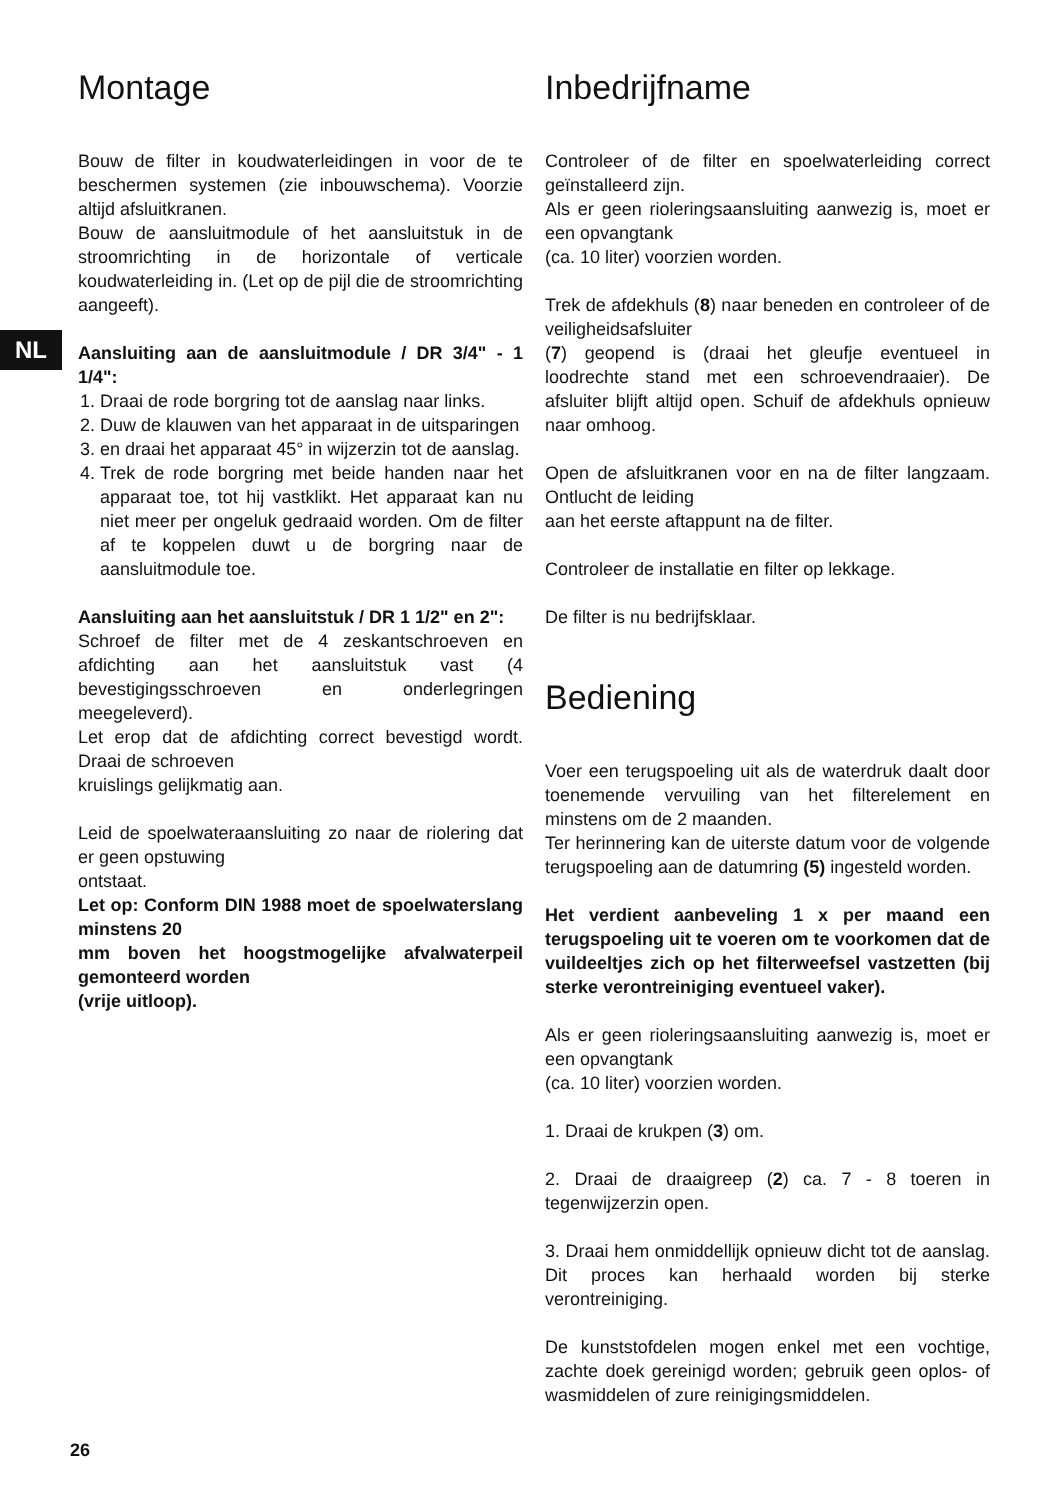NL
Montage
Bouw de filter in koudwaterleidingen in voor de te beschermen systemen (zie inbouwschema). Voorzie altijd afsluitkranen.
Bouw de aansluitmodule of het aansluitstuk in de stroomrichting in de horizontale of verticale koudwaterleiding in. (Let op de pijl die de stroomrichting aangeeft).
Aansluiting aan de aansluitmodule / DR 3/4" - 1 1/4":
1. Draai de rode borgring tot de aanslag naar links.
2. Duw de klauwen van het apparaat in de uitsparingen
3. en draai het apparaat 45° in wijzerzin tot de aanslag.
4. Trek de rode borgring met beide handen naar het apparaat toe, tot hij vastklikt. Het apparaat kan nu niet meer per ongeluk gedraaid worden. Om de filter af te koppelen duwt u de borgring naar de aansluitmodule toe.
Aansluiting aan het aansluitstuk / DR 1 1/2" en 2":
Schroef de filter met de 4 zeskantschroeven en afdichting aan het aansluitstuk vast (4 bevestigingsschroeven en onderlegringen meegeleverd).
Let erop dat de afdichting correct bevestigd wordt. Draai de schroeven
kruislings gelijkmatig aan.
Leid de spoelwateraansluiting zo naar de riolering dat er geen opstuwing
ontstaat.
Let op: Conform DIN 1988 moet de spoelwaterslang minstens 20
mm boven het hoogstmogelijke afvalwaterpeil gemonteerd worden
(vrije uitloop).
Inbedrijfname
Controleer of de filter en spoelwaterleiding correct geïnstalleerd zijn.
Als er geen rioleringsaansluiting aanwezig is, moet er een opvangtank
(ca. 10 liter) voorzien worden.
Trek de afdekhuls (8) naar beneden en controleer of de veiligheidsafsluiter
(7) geopend is (draai het gleufje eventueel in loodrechte stand met een schroevendraaier). De afsluiter blijft altijd open. Schuif de afdekhuls opnieuw naar omhoog.
Open de afsluitkranen voor en na de filter langzaam. Ontlucht de leiding
aan het eerste aftappunt na de filter.
Controleer de installatie en filter op lekkage.
De filter is nu bedrijfsklaar.
Bediening
Voer een terugspoeling uit als de waterdruk daalt door toenemende vervuiling van het filterelement en minstens om de 2 maanden.
Ter herinnering kan de uiterste datum voor de volgende terugspoeling aan de datumring (5) ingesteld worden.
Het verdient aanbeveling 1 x per maand een terugspoeling uit te voeren om te voorkomen dat de vuildeeltjes zich op het filterweefsel vastzetten (bij sterke verontreiniging eventueel vaker).
Als er geen rioleringsaansluiting aanwezig is, moet er een opvangtank
(ca. 10 liter) voorzien worden.
1. Draai de krukpen (3) om.
2. Draai de draaigreep (2) ca. 7 - 8 toeren in tegenwijzerzin open.
3. Draai hem onmiddellijk opnieuw dicht tot de aanslag. Dit proces kan herhaald worden bij sterke verontreiniging.
De kunststofdelen mogen enkel met een vochtige, zachte doek gereinigd worden; gebruik geen oplos- of wasmiddelen of zure reinigingsmiddelen.
26